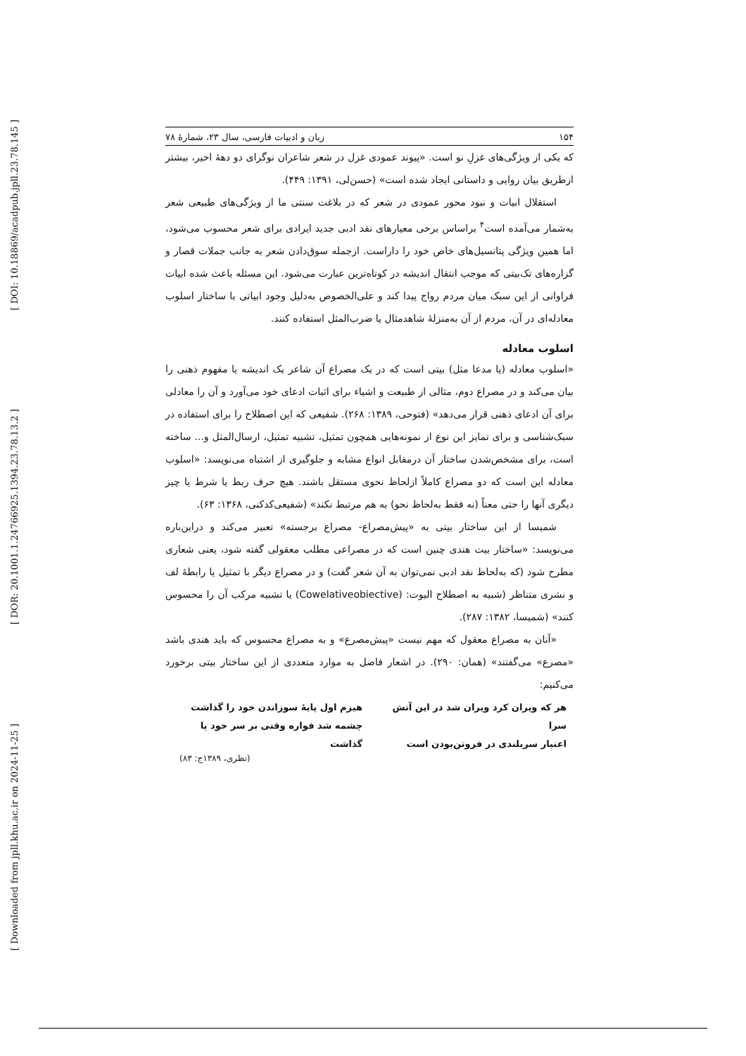[ DOI: 10.18869/acadpub.jpll.23.78.145 ]
[ DOR: 20.1001.1.24766925.1394.23.78.13.2 ]
[ Downloaded from jpll.khu.ac.ir on 2024-11-25 ]
۱۵۴ زبان و ادبیات فارسی، سال ۲۳، شمارۀ ۷۸
که یکی از ویژگی‌های غزلِ نو است. «پیوند عمودی غزل در شعر شاعران نوگرای دو دهۀ اخیر، بیشتر ازطریق بیان روایی و داستانی ایجاد شده است» (حسن‌لی، ۱۳۹۱: ۴۴۹).
استقلال ابیات و نبود محور عمودی در شعر که در بلاغت سنتی ما از ویژگی‌های طبیعی شعر به‌شمار می‌آمده است<sup>۴</sup> براساس برخی معیارهای نقد ادبی جدید ایرادی برای شعر محسوب می‌شود، اما همین ویژگی پتانسیل‌های خاص خود را داراست. ازجمله سوق‌دادن شعر به جانب جملات قصار و گزاره‌های تک‌بیتی که موجب انتقال اندیشه در کوتاه‌ترین عبارت می‌شود. این مسئله باعث شده ابیات فراوانی از این سبک میان مردم رواج پیدا کند و علی‌الخصوص به‌دلیل وجود ابیاتی با ساختار اسلوب معادله‌ای در آن، مردم از آن به‌منزلۀ شاهدمثال یا ضرب‌المثل استفاده کنند.
اسلوب معادله
«اسلوب معادله (یا مدعا مثل) بیتی است که در یک مصراع آن شاعر یک اندیشه یا مفهوم ذهنی را بیان می‌کند و در مصراع دوم، مثالی از طبیعت و اشیاء برای اثبات ادعای خود می‌آورد و آن را معادلی برای آن ادعای ذهنی قرار می‌دهد» (فتوحی، ۱۳۸۹: ۲۶۸). شفیعی که این اصطلاح را برای استفاده در سبک‌شناسی و برای تمایز این نوع از نمونه‌هایی همچون تمثیل، تشبیه تمثیل، ارسال‌المثل و... ساخته است، برای مشخص‌شدن ساختار آن درمقابل انواع مشابه و جلوگیری از اشتباه می‌نویسد: «اسلوب معادله این است که دو مصراع کاملاً ازلحاظ نحوی مستقل باشند. هیچ حرف ربط یا شرط یا چیز دیگری آنها را حتی معناً (نه فقط به‌لحاظ نحو) به هم مرتبط نکند» (شفیعی‌کدکنی، ۱۳۶۸: ۶۳).
شمیسا از این ساختار بیتی به «پیش‌مصراع- مصراع برجسته» تعبیر می‌کند و دراین‌باره می‌نویسد: «ساختار بیت هندی چنین است که در مصراعی مطلب معقولی گفته شود، یعنی شعاری مطرح شود (که به‌لحاظ نقد ادبی نمی‌توان به آن شعر گفت) و در مصراع دیگر با تمثیل یا رابطۀ لف و نشری متناظر (شبیه به اصطلاح الیوت: (Cowelativeobiective) یا تشبیه مرکب آن را محسوس کنند» (شمیسا، ۱۳۸۲: ۲۸۷).
«آنان به مصراع معقول که مهم نیست «پیش‌مصرع» و به مصراع محسوس که باید هندی باشد «مصرع» می‌گفتند» (همان: ۲۹۰). در اشعار فاضل به موارد متعددی از این ساختار بیتی برخورد می‌کنیم:
هر که ویران کرد ویران شد در این آتش سرا
اعتبار سربلندی در فروتن‌بودن است
هیزم اول پایۀ سوزاندن خود را گذاشت
چشمه شد فواره وقتی بر سر خود پا گذاشت
(نظری، ۱۳۸۹ج: ۸۳)